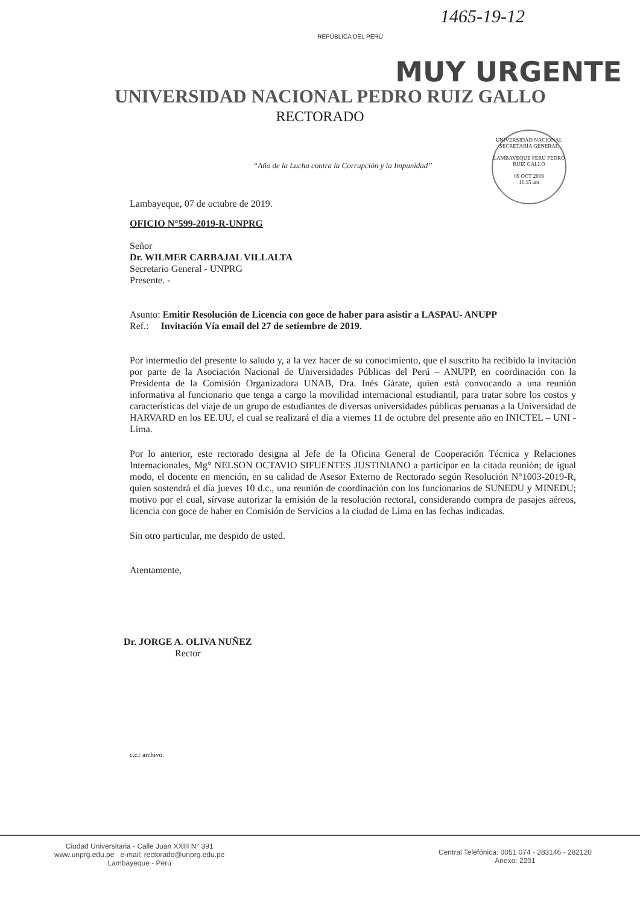1465-19-12
REPÚBLICA DEL PERÚ
MUY URGENTE
UNIVERSIDAD NACIONAL PEDRO RUIZ GALLO
RECTORADO
“Año de la Lucha contra la Corrupción y la Impunidad”
UNIVERSIDAD NACIONAL SECRETARÍA GENERAL
LAMBAYEQUE PERÚ PEDRO RUIZ GALLO
09 OCT 2019
11:15 am
Lambayeque, 07 de octubre de 2019.
OFICIO N°599-2019-R-UNPRG
Señor
Dr. WILMER CARBAJAL VILLALTA
Secretario General - UNPRG
Presente. -
Asunto: Emitir Resolución de Licencia con goce de haber para asistir a LASPAU- ANUPP
Ref.: Invitación Vía email del 27 de setiembre de 2019.
Por intermedio del presente lo saludo y, a la vez hacer de su conocimiento, que el suscrito ha recibido la invitación por parte de la Asociación Nacional de Universidades Públicas del Perú – ANUPP, en coordinación con la Presidenta de la Comisión Organizadora UNAB, Dra. Inés Gárate, quien está convocando a una reunión informativa al funcionario que tenga a cargo la movilidad internacional estudiantil, para tratar sobre los costos y características del viaje de un grupo de estudiantes de diversas universidades públicas peruanas a la Universidad de HARVARD en los EE.UU, el cual se realizará el día a viernes 11 de octubre del presente año en INICTEL – UNI - Lima.
Por lo anterior, este rectorado designa al Jefe de la Oficina General de Cooperación Técnica y Relaciones Internacionales, Mg° NELSON OCTAVIO SIFUENTES JUSTINIANO a participar en la citada reunión; de igual modo, el docente en mención, en su calidad de Asesor Externo de Rectorado según Resolución N°1003-2019-R, quien sostendrá el día jueves 10 d.c., una reunión de coordinación con los funcionarios de SUNEDU y MINEDU; motivo por el cual, sírvase autorizar la emisión de la resolución rectoral, considerando compra de pasajes aéreos, licencia con goce de haber en Comisión de Servicios a la ciudad de Lima en las fechas indicadas.
Sin otro particular, me despido de usted.
Atentamente,
Dr. JORGE A. OLIVA NUÑEZ
Rector
c.c.: archivo.
Ciudad Universitaria - Calle Juan XXIII N° 391
www.unprg.edu.pe e-mail: rectorado@unprg.edu.pe
Lambayeque - Perú
Central Telefónica: 0051 074 - 283146 - 282120
Anexo: 2201